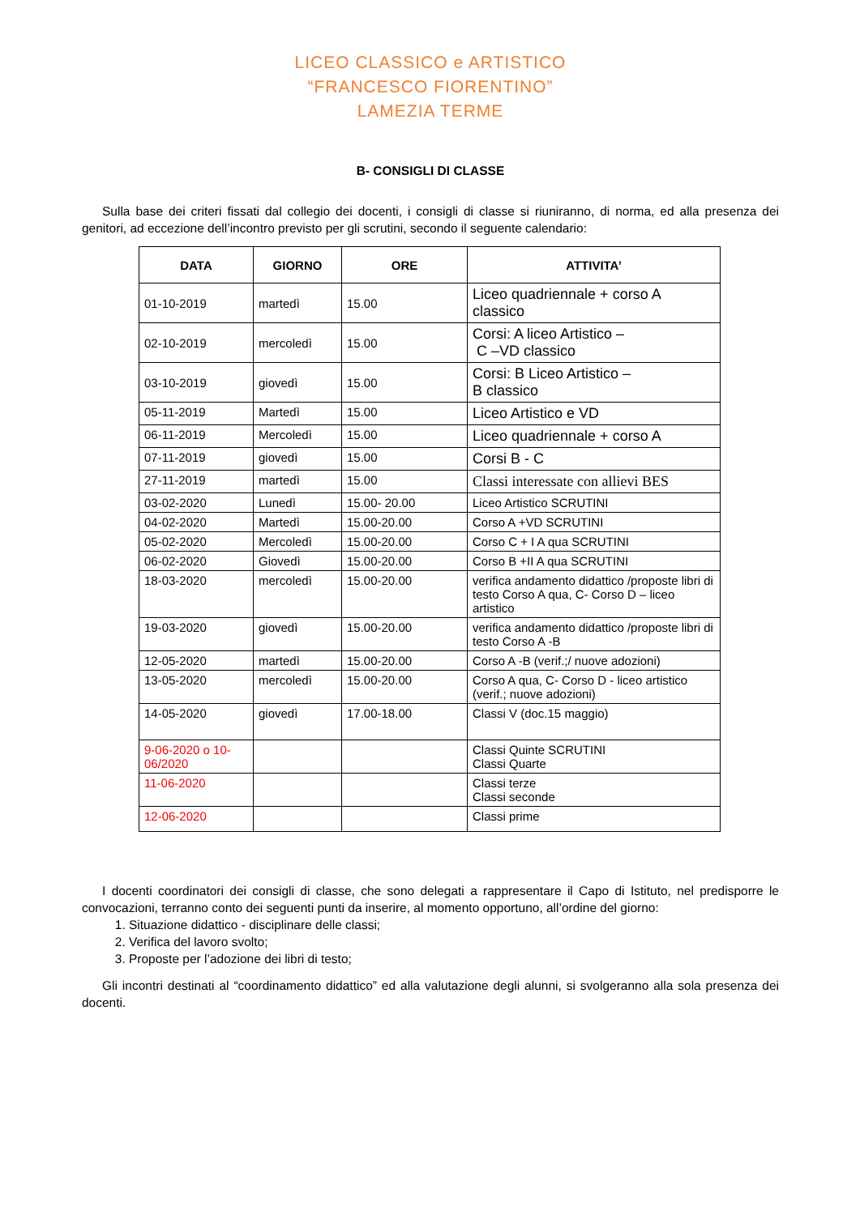LICEO CLASSICO e ARTISTICO
“FRANCESCO FIORENTINO”
LAMEZIA TERME
B- CONSIGLI DI CLASSE
Sulla base dei criteri fissati dal collegio dei docenti, i consigli di classe si riuniranno, di norma, ed alla presenza dei genitori, ad eccezione dell’incontro previsto per gli scrutini, secondo il seguente calendario:
| DATA | GIORNO | ORE | ATTIVITA’ |
| --- | --- | --- | --- |
| 01-10-2019 | martedì | 15.00 | Liceo quadriennale + corso A classico |
| 02-10-2019 | mercoledì | 15.00 | Corsi: A liceo Artistico – C –VD classico |
| 03-10-2019 | giovedì | 15.00 | Corsi: B Liceo Artistico – B classico |
| 05-11-2019 | Martedì | 15.00 | Liceo Artistico e VD |
| 06-11-2019 | Mercoledì | 15.00 | Liceo quadriennale + corso A |
| 07-11-2019 | giovedì | 15.00 | Corsi B - C |
| 27-11-2019 | martedì | 15.00 | Classi interessate con allievi BES |
| 03-02-2020 | Lunedì | 15.00- 20.00 | Liceo Artistico SCRUTINI |
| 04-02-2020 | Martedì | 15.00-20.00 | Corso A +VD SCRUTINI |
| 05-02-2020 | Mercoledì | 15.00-20.00 | Corso C + I A qua SCRUTINI |
| 06-02-2020 | Giovedì | 15.00-20.00 | Corso B +II A qua SCRUTINI |
| 18-03-2020 | mercoledì | 15.00-20.00 | verifica andamento didattico /proposte libri di testo Corso A qua, C- Corso D – liceo artistico |
| 19-03-2020 | giovedì | 15.00-20.00 | verifica andamento didattico /proposte libri di testo Corso A -B |
| 12-05-2020 | martedì | 15.00-20.00 | Corso A -B (verif.;/ nuove adozioni) |
| 13-05-2020 | mercoledì | 15.00-20.00 | Corso A qua, C- Corso D - liceo artistico (verif.; nuove adozioni) |
| 14-05-2020 | giovedì | 17.00-18.00 | Classi V (doc.15 maggio) |
| 9-06-2020 o 10-06/2020 | | | Classi Quinte SCRUTINI Classi Quarte |
| 11-06-2020 | | | Classi terze Classi seconde |
| 12-06-2020 | | | Classi prime |
I docenti coordinatori dei consigli di classe, che sono delegati a rappresentare il Capo di Istituto, nel predisporre le convocazioni, terranno conto dei seguenti punti da inserire, al momento opportuno, all’ordine del giorno:
1. Situazione didattico - disciplinare delle classi;
2. Verifica del lavoro svolto;
3. Proposte per l’adozione dei libri di testo;
Gli incontri destinati al “coordinamento didattico” ed alla valutazione degli alunni, si svolgeranno alla sola presenza dei docenti.